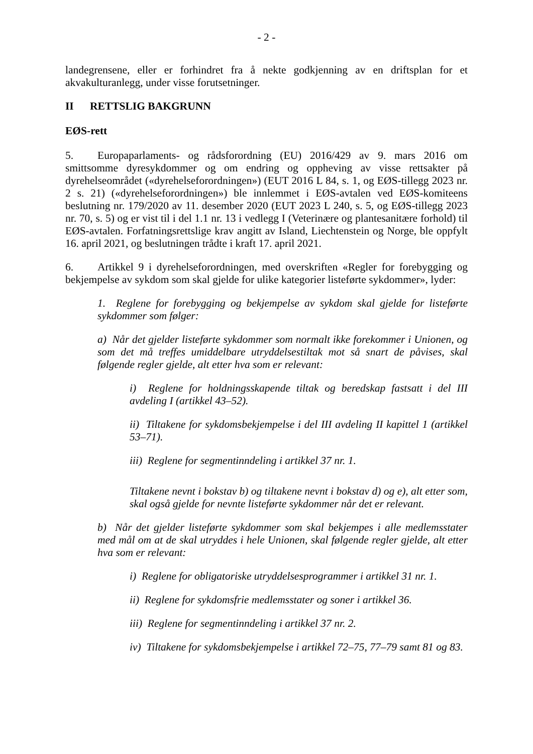- 2 -
landegrensene, eller er forhindret fra å nekte godkjenning av en driftsplan for et akvakulturanlegg, under visse forutsetninger.
II RETTSLIG BAKGRUNN
EØS-rett
5. Europaparlaments- og rådsforordning (EU) 2016/429 av 9. mars 2016 om smittsomme dyresykdommer og om endring og oppheving av visse rettsakter på dyrehelseområdet («dyrehelseforordningen») (EUT 2016 L 84, s. 1, og EØS-tillegg 2023 nr. 2 s. 21) («dyrehelseforordningen») ble innlemmet i EØS-avtalen ved EØS-komiteens beslutning nr. 179/2020 av 11. desember 2020 (EUT 2023 L 240, s. 5, og EØS-tillegg 2023 nr. 70, s. 5) og er vist til i del 1.1 nr. 13 i vedlegg I (Veterinære og plantesanitære forhold) til EØS-avtalen. Forfatningsrettslige krav angitt av Island, Liechtenstein og Norge, ble oppfylt 16. april 2021, og beslutningen trådte i kraft 17. april 2021.
6. Artikkel 9 i dyrehelseforordningen, med overskriften «Regler for forebygging og bekjempelse av sykdom som skal gjelde for ulike kategorier listeførte sykdommer», lyder:
1. Reglene for forebygging og bekjempelse av sykdom skal gjelde for listeførte sykdommer som følger:
a) Når det gjelder listeførte sykdommer som normalt ikke forekommer i Unionen, og som det må treffes umiddelbare utryddelsestiltak mot så snart de påvises, skal følgende regler gjelde, alt etter hva som er relevant:
i) Reglene for holdningsskapende tiltak og beredskap fastsatt i del III avdeling I (artikkel 43–52).
ii) Tiltakene for sykdomsbekjempelse i del III avdeling II kapittel 1 (artikkel 53–71).
iii) Reglene for segmentinndeling i artikkel 37 nr. 1.
Tiltakene nevnt i bokstav b) og tiltakene nevnt i bokstav d) og e), alt etter som, skal også gjelde for nevnte listeførte sykdommer når det er relevant.
b) Når det gjelder listeførte sykdommer som skal bekjempes i alle medlemsstater med mål om at de skal utryddes i hele Unionen, skal følgende regler gjelde, alt etter hva som er relevant:
i) Reglene for obligatoriske utryddelsesprogrammer i artikkel 31 nr. 1.
ii) Reglene for sykdomsfrie medlemsstater og soner i artikkel 36.
iii) Reglene for segmentinndeling i artikkel 37 nr. 2.
iv) Tiltakene for sykdomsbekjempelse i artikkel 72–75, 77–79 samt 81 og 83.